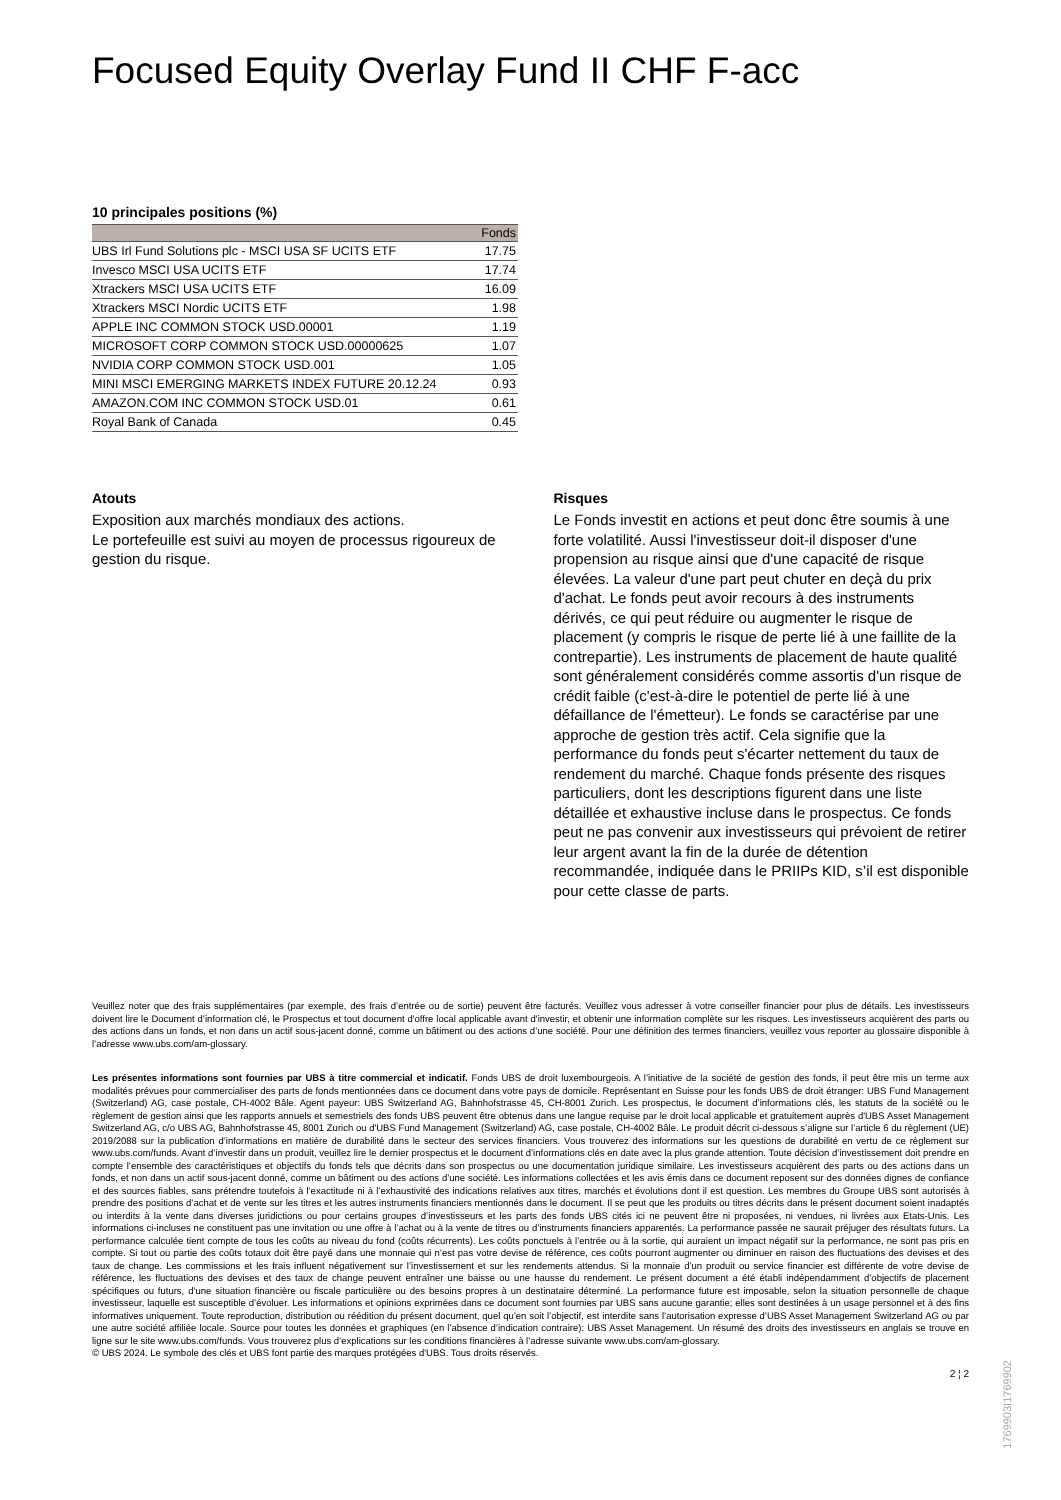Focused Equity Overlay Fund II CHF F-acc
10 principales positions (%)
| | Fonds |
| --- | --- |
| UBS Irl Fund Solutions plc - MSCI USA SF UCITS ETF | 17.75 |
| Invesco MSCI USA UCITS ETF | 17.74 |
| Xtrackers MSCI USA UCITS ETF | 16.09 |
| Xtrackers MSCI Nordic UCITS ETF | 1.98 |
| APPLE INC COMMON STOCK USD.00001 | 1.19 |
| MICROSOFT CORP COMMON STOCK USD.00000625 | 1.07 |
| NVIDIA CORP COMMON STOCK USD.001 | 1.05 |
| MINI MSCI EMERGING MARKETS INDEX FUTURE 20.12.24 | 0.93 |
| AMAZON.COM INC COMMON STOCK USD.01 | 0.61 |
| Royal Bank of Canada | 0.45 |
Atouts
Exposition aux marchés mondiaux des actions.
Le portefeuille est suivi au moyen de processus rigoureux de gestion du risque.
Risques
Le Fonds investit en actions et peut donc être soumis à une forte volatilité. Aussi l'investisseur doit-il disposer d'une propension au risque ainsi que d'une capacité de risque élevées. La valeur d'une part peut chuter en deçà du prix d'achat. Le fonds peut avoir recours à des instruments dérivés, ce qui peut réduire ou augmenter le risque de placement (y compris le risque de perte lié à une faillite de la contrepartie). Les instruments de placement de haute qualité sont généralement considérés comme assortis d'un risque de crédit faible (c'est-à-dire le potentiel de perte lié à une défaillance de l'émetteur). Le fonds se caractérise par une approche de gestion très actif. Cela signifie que la performance du fonds peut s'écarter nettement du taux de rendement du marché. Chaque fonds présente des risques particuliers, dont les descriptions figurent dans une liste détaillée et exhaustive incluse dans le prospectus. Ce fonds peut ne pas convenir aux investisseurs qui prévoient de retirer leur argent avant la fin de la durée de détention recommandée, indiquée dans le PRIIPs KID, s’il est disponible pour cette classe de parts.
Veuillez noter que des frais supplémentaires (par exemple, des frais d’entrée ou de sortie) peuvent être facturés. Veuillez vous adresser à votre conseiller financier pour plus de détails. Les investisseurs doivent lire le Document d’information clé, le Prospectus et tout document d'offre local applicable avant d'investir, et obtenir une information complète sur les risques. Les investisseurs acquièrent des parts ou des actions dans un fonds, et non dans un actif sous-jacent donné, comme un bâtiment ou des actions d’une société. Pour une définition des termes financiers, veuillez vous reporter au glossaire disponible à l’adresse www.ubs.com/am-glossary.
Les présentes informations sont fournies par UBS à titre commercial et indicatif. Fonds UBS de droit luxembourgeois. A l’initiative de la société de gestion des fonds, il peut être mis un terme aux modalités prévues pour commercialiser des parts de fonds mentionnées dans ce document dans votre pays de domicile. Représentant en Suisse pour les fonds UBS de droit étranger: UBS Fund Management (Switzerland) AG, case postale, CH-4002 Bâle. Agent payeur: UBS Switzerland AG, Bahnhofstrasse 45, CH-8001 Zurich. Les prospectus, le document d’informations clés, les statuts de la société ou le règlement de gestion ainsi que les rapports annuels et semestriels des fonds UBS peuvent être obtenus dans une langue requise par le droit local applicable et gratuitement auprès d'UBS Asset Management Switzerland AG, c/o UBS AG, Bahnhofstrasse 45, 8001 Zurich ou d'UBS Fund Management (Switzerland) AG, case postale, CH-4002 Bâle. Le produit décrit ci-dessous s’aligne sur l’article 6 du règlement (UE) 2019/2088 sur la publication d’informations en matière de durabilité dans le secteur des services financiers. Vous trouverez des informations sur les questions de durabilité en vertu de ce règlement sur www.ubs.com/funds. Avant d’investir dans un produit, veuillez lire le dernier prospectus et le document d’informations clés en date avec la plus grande attention. Toute décision d’investissement doit prendre en compte l’ensemble des caractéristiques et objectifs du fonds tels que décrits dans son prospectus ou une documentation juridique similaire. Les investisseurs acquièrent des parts ou des actions dans un fonds, et non dans un actif sous-jacent donné, comme un bâtiment ou des actions d’une société. Les informations collectées et les avis émis dans ce document reposent sur des données dignes de confiance et des sources fiables, sans prétendre toutefois à l’exactitude ni à l’exhaustivité des indications relatives aux titres, marchés et évolutions dont il est question. Les membres du Groupe UBS sont autorisés à prendre des positions d’achat et de vente sur les titres et les autres instruments financiers mentionnés dans le document. Il se peut que les produits ou titres décrits dans le présent document soient inadaptés ou interdits à la vente dans diverses juridictions ou pour certains groupes d’investisseurs et les parts des fonds UBS cités ici ne peuvent être ni proposées, ni vendues, ni livrées aux Etats-Unis. Les informations ci-incluses ne constituent pas une invitation ou une offre à l’achat ou à la vente de titres ou d’instruments financiers apparentés. La performance passée ne saurait préjuger des résultats futurs. La performance calculée tient compte de tous les coûts au niveau du fond (coûts récurrents). Les coûts ponctuels à l’entrée ou à la sortie, qui auraient un impact négatif sur la performance, ne sont pas pris en compte. Si tout ou partie des coûts totaux doit être payé dans une monnaie qui n’est pas votre devise de référence, ces coûts pourront augmenter ou diminuer en raison des fluctuations des devises et des taux de change. Les commissions et les frais influent négativement sur l’investissement et sur les rendements attendus. Si la monnaie d’un produit ou service financier est différente de votre devise de référence, les fluctuations des devises et des taux de change peuvent entraîner une baisse ou une hausse du rendement. Le présent document a été établi indépendamment d’objectifs de placement spécifiques ou futurs, d’une situation financière ou fiscale particulière ou des besoins propres à un destinataire déterminé. La performance future est imposable, selon la situation personnelle de chaque investisseur, laquelle est susceptible d’évoluer. Les informations et opinions exprimées dans ce document sont fournies par UBS sans aucune garantie; elles sont destinées à un usage personnel et à des fins informatives uniquement. Toute reproduction, distribution ou réédition du présent document, quel qu’en soit l’objectif, est interdite sans l’autorisation expresse d’UBS Asset Management Switzerland AG ou par une autre société affiliée locale. Source pour toutes les données et graphiques (en l’absence d’indication contraire): UBS Asset Management. Un résumé des droits des investisseurs en anglais se trouve en ligne sur le site www.ubs.com/funds. Vous trouverez plus d’explications sur les conditions financières à l’adresse suivante www.ubs.com/am-glossary.
© UBS 2024. Le symbole des clés et UBS font partie des marques protégées d'UBS. Tous droits réservés.
2 ¦ 2
1769903I1769902